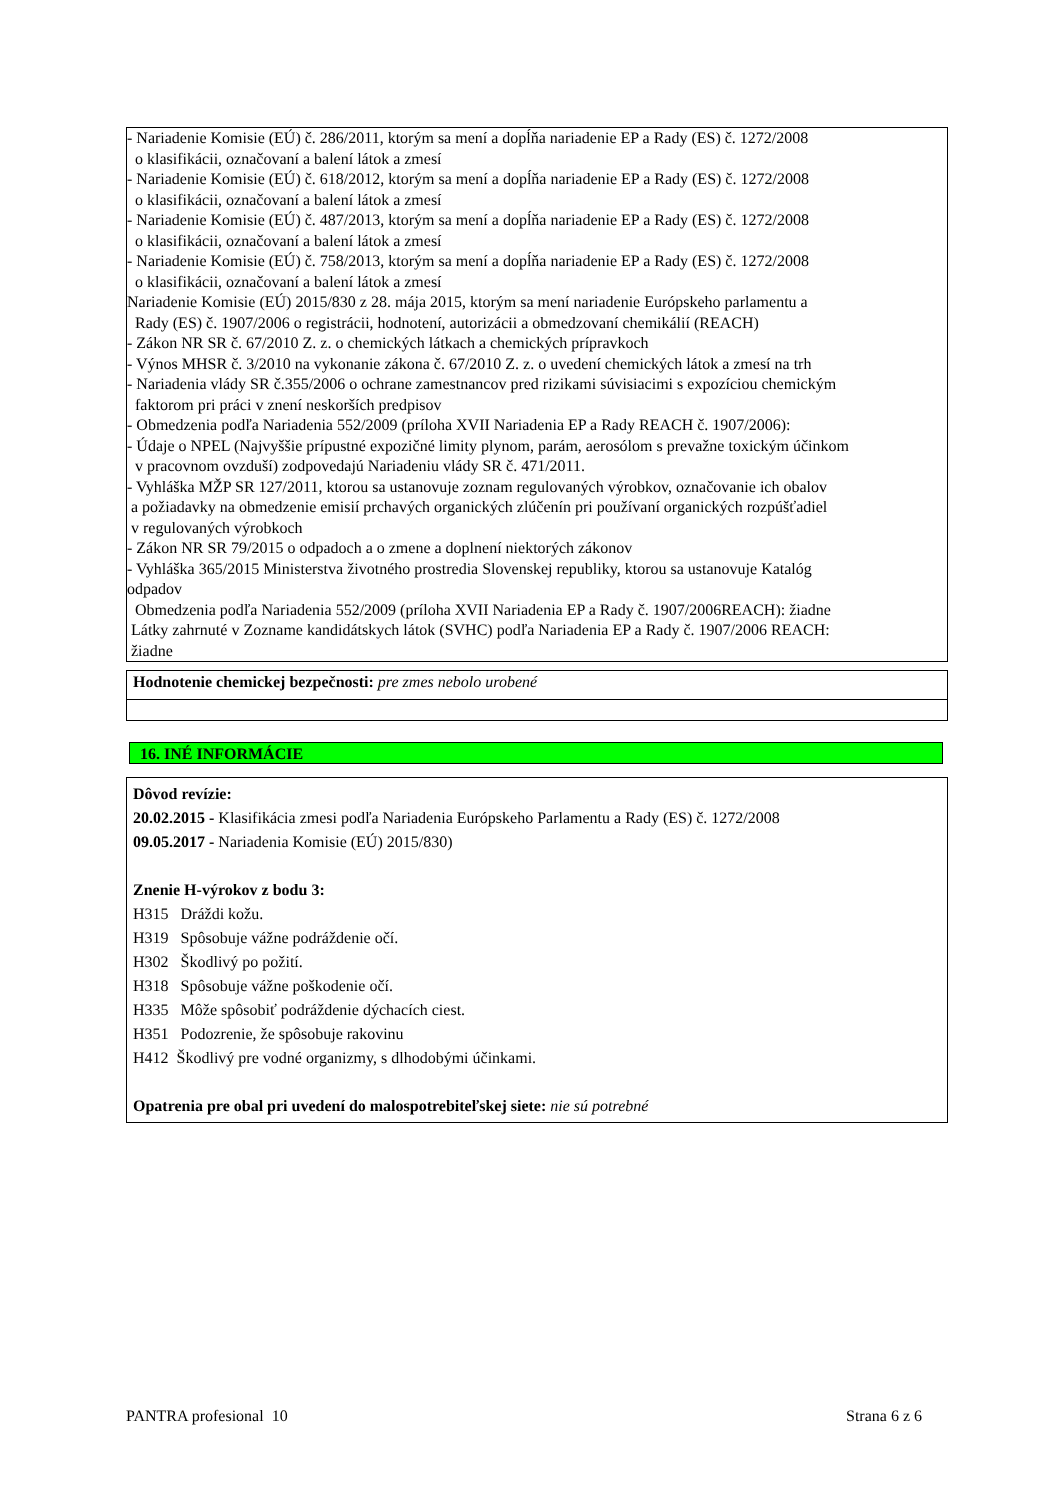- Nariadenie Komisie (EÚ) č. 286/2011, ktorým sa mení a dopĺňa nariadenie EP a Rady (ES) č. 1272/2008
o klasifikácii, označovaní a balení látok a zmesí
- Nariadenie Komisie (EÚ) č. 618/2012, ktorým sa mení a dopĺňa nariadenie EP a Rady (ES) č. 1272/2008
o klasifikácii, označovaní a balení látok a zmesí
- Nariadenie Komisie (EÚ) č. 487/2013, ktorým sa mení a dopĺňa nariadenie EP a Rady (ES) č. 1272/2008
o klasifikácii, označovaní a balení látok a zmesí
- Nariadenie Komisie (EÚ) č. 758/2013, ktorým sa mení a dopĺňa nariadenie EP a Rady (ES) č. 1272/2008
o klasifikácii, označovaní a balení látok a zmesí
Nariadenie Komisie (EÚ) 2015/830 z 28. mája 2015, ktorým sa mení nariadenie Európskeho parlamentu a
Rady (ES) č. 1907/2006 o registrácii, hodnotení, autorizácii a obmedzovaní chemikálií (REACH)
- Zákon NR SR č. 67/2010 Z. z. o chemických látkach a chemických prípravkoch
- Výnos MHSR č. 3/2010 na vykonanie zákona č. 67/2010 Z. z. o uvedení chemických látok a zmesí na trh
- Nariadenia vlády SR č.355/2006 o ochrane zamestnancov pred rizikami súvisiacimi s expozíciou chemickým
faktorom pri práci v znení neskorších predpisov
- Obmedzenia podľa Nariadenia 552/2009 (príloha XVII Nariadenia EP a Rady REACH č. 1907/2006):
- Údaje o NPEL (Najvyššie prípustné expozičné limity plynom, parám, aerosólom s prevažne toxickým účinkom
v pracovnom ovzduší) zodpovedajú Nariadeniu vlády SR č. 471/2011.
- Vyhláška MŽP SR 127/2011, ktorou sa ustanovuje zoznam regulovaných výrobkov, označovanie ich obalov
a požiadavky na obmedzenie emisií prchavých organických zlúčenín pri používaní organických rozpúšťadiel
v regulovaných výrobkoch
- Zákon NR SR 79/2015 o odpadoch a o zmene a doplnení niektorých zákonov
- Vyhláška 365/2015 Ministerstva životného prostredia Slovenskej republiky, ktorou sa ustanovuje Katalóg
odpadov
Obmedzenia podľa Nariadenia 552/2009 (príloha XVII Nariadenia EP a Rady č. 1907/2006REACH): žiadne
Látky zahrnuté v Zozname kandidátskych látok (SVHC) podľa Nariadenia EP a Rady č. 1907/2006 REACH:
žiadne
Hodnotenie chemickej bezpečnosti: pre zmes nebolo urobené
16. INÉ INFORMÁCIE
Dôvod revízie:
20.02.2015 - Klasifikácia zmesi podľa Nariadenia Európskeho Parlamentu a Rady (ES) č. 1272/2008
09.05.2017 - Nariadenia Komisie (EÚ) 2015/830)
Znenie H-výrokov z bodu 3:
H315 Dráždi kožu.
H319 Spôsobuje vážne podráždenie očí.
H302 Škodlivý po požití.
H318 Spôsobuje vážne poškodenie očí.
H335 Môže spôsobiť podráždenie dýchacích ciest.
H351 Podozrenie, že spôsobuje rakovinu
H412 Škodlivý pre vodné organizmy, s dlhodobými účinkami.
Opatrenia pre obal pri uvedení do malospotrebiteľskej siete: nie sú potrebné
PANTRA profesional 10 Strana 6 z 6